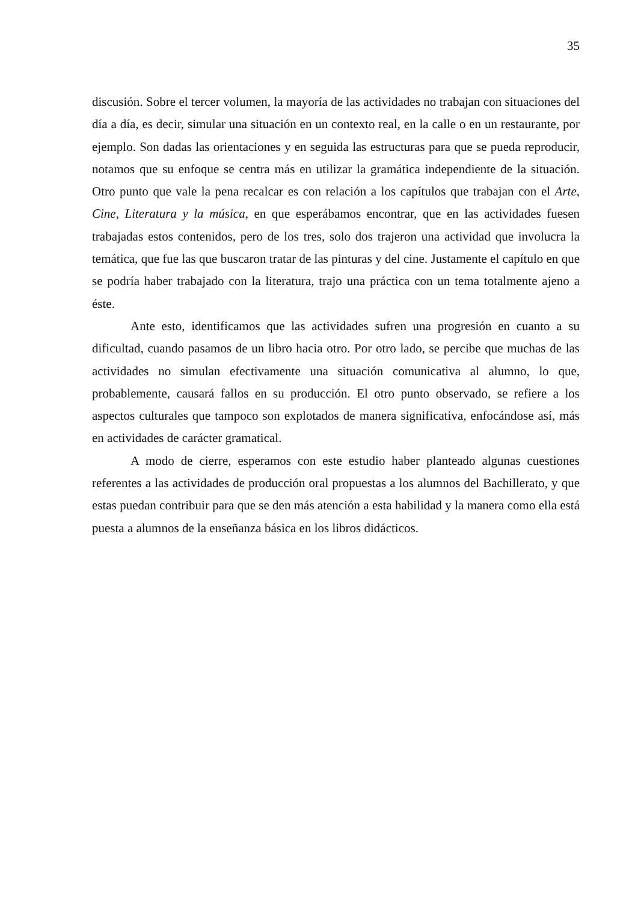35
discusión. Sobre el tercer volumen, la mayoría de las actividades no trabajan con situaciones del día a día, es decir, simular una situación en un contexto real, en la calle o en un restaurante, por ejemplo. Son dadas las orientaciones y en seguida las estructuras para que se pueda reproducir, notamos que su enfoque se centra más en utilizar la gramática independiente de la situación. Otro punto que vale la pena recalcar es con relación a los capítulos que trabajan con el Arte, Cine, Literatura y la música, en que esperábamos encontrar, que en las actividades fuesen trabajadas estos contenidos, pero de los tres, solo dos trajeron una actividad que involucra la temática, que fue las que buscaron tratar de las pinturas y del cine. Justamente el capítulo en que se podría haber trabajado con la literatura, trajo una práctica con un tema totalmente ajeno a éste.
Ante esto, identificamos que las actividades sufren una progresión en cuanto a su dificultad, cuando pasamos de un libro hacia otro. Por otro lado, se percibe que muchas de las actividades no simulan efectivamente una situación comunicativa al alumno, lo que, probablemente, causará fallos en su producción. El otro punto observado, se refiere a los aspectos culturales que tampoco son explotados de manera significativa, enfocándose así, más en actividades de carácter gramatical.
A modo de cierre, esperamos con este estudio haber planteado algunas cuestiones referentes a las actividades de producción oral propuestas a los alumnos del Bachillerato, y que estas puedan contribuir para que se den más atención a esta habilidad y la manera como ella está puesta a alumnos de la enseñanza básica en los libros didácticos.